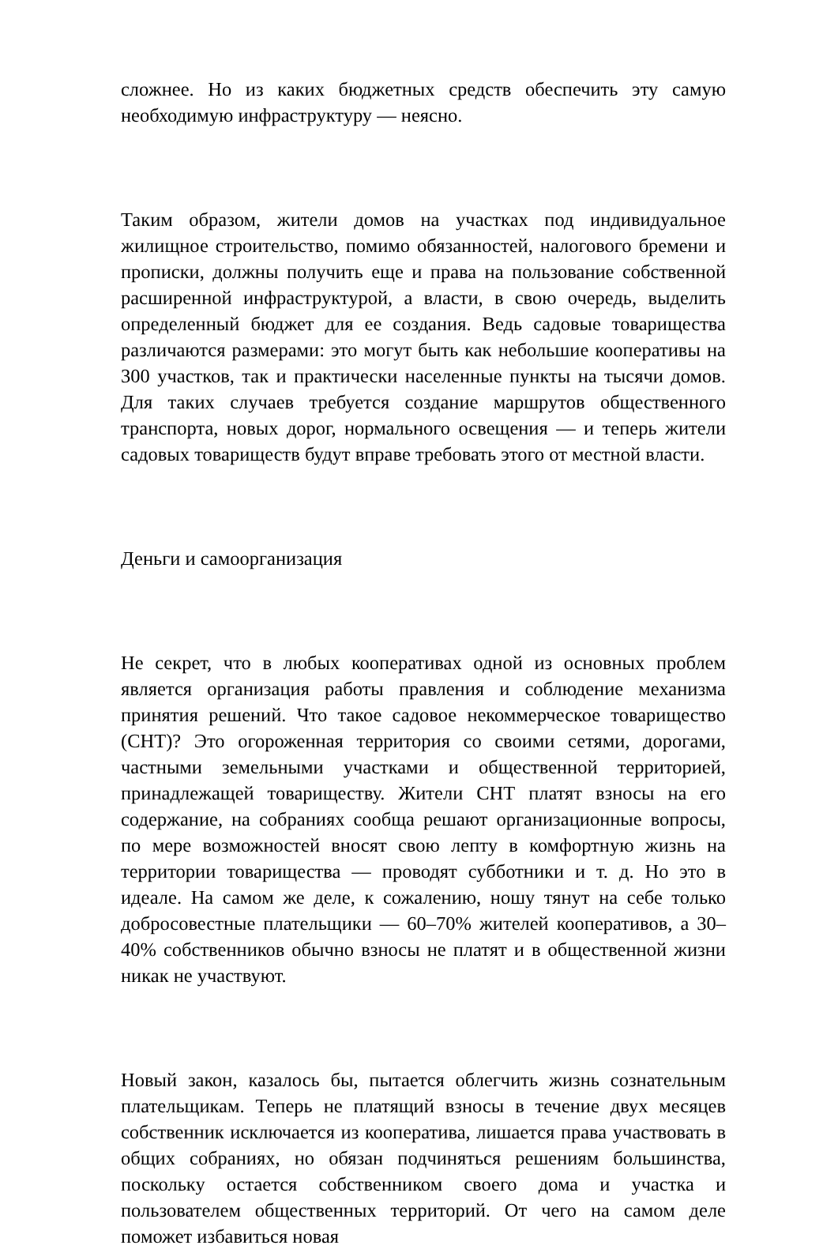сложнее. Но из каких бюджетных средств обеспечить эту самую необходимую инфраструктуру — неясно.
Таким образом, жители домов на участках под индивидуальное жилищное строительство, помимо обязанностей, налогового бремени и прописки, должны получить еще и права на пользование собственной расширенной инфраструктурой, а власти, в свою очередь, выделить определенный бюджет для ее создания. Ведь садовые товарищества различаются размерами: это могут быть как небольшие кооперативы на 300 участков, так и практически населенные пункты на тысячи домов. Для таких случаев требуется создание маршрутов общественного транспорта, новых дорог, нормального освещения — и теперь жители садовых товариществ будут вправе требовать этого от местной власти.
Деньги и самоорганизация
Не секрет, что в любых кооперативах одной из основных проблем является организация работы правления и соблюдение механизма принятия решений. Что такое садовое некоммерческое товарищество (СНТ)? Это огороженная территория со своими сетями, дорогами, частными земельными участками и общественной территорией, принадлежащей товариществу. Жители СНТ платят взносы на его содержание, на собраниях сообща решают организационные вопросы, по мере возможностей вносят свою лепту в комфортную жизнь на территории товарищества — проводят субботники и т. д. Но это в идеале. На самом же деле, к сожалению, ношу тянут на себе только добросовестные плательщики — 60–70% жителей кооперативов, а 30–40% собственников обычно взносы не платят и в общественной жизни никак не участвуют.
Новый закон, казалось бы, пытается облегчить жизнь сознательным плательщикам. Теперь не платящий взносы в течение двух месяцев собственник исключается из кооператива, лишается права участвовать в общих собраниях, но обязан подчиняться решениям большинства, поскольку остается собственником своего дома и участка и пользователем общественных территорий. От чего на самом деле поможет избавиться новая